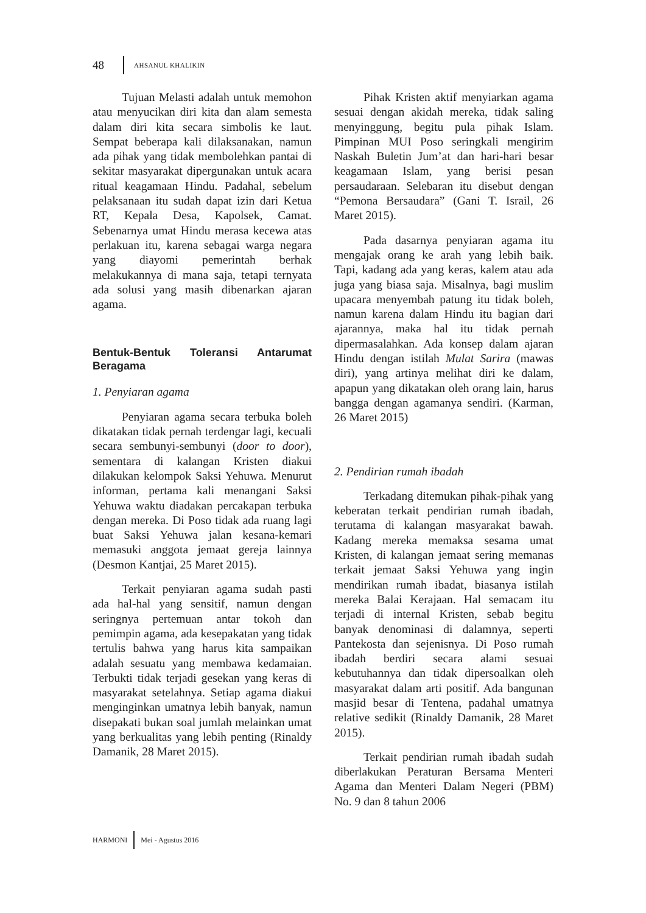48 AHSANUL KHALIKIN
Tujuan Melasti adalah untuk memohon atau menyucikan diri kita dan alam semesta dalam diri kita secara simbolis ke laut. Sempat beberapa kali dilaksanakan, namun ada pihak yang tidak membolehkan pantai di sekitar masyarakat dipergunakan untuk acara ritual keagamaan Hindu. Padahal, sebelum pelaksanaan itu sudah dapat izin dari Ketua RT, Kepala Desa, Kapolsek, Camat. Sebenarnya umat Hindu merasa kecewa atas perlakuan itu, karena sebagai warga negara yang diayomi pemerintah berhak melakukannya di mana saja, tetapi ternyata ada solusi yang masih dibenarkan ajaran agama.
Bentuk-Bentuk Toleransi Antarumat Beragama
1. Penyiaran agama
Penyiaran agama secara terbuka boleh dikatakan tidak pernah terdengar lagi, kecuali secara sembunyi-sembunyi (door to door), sementara di kalangan Kristen diakui dilakukan kelompok Saksi Yehuwa. Menurut informan, pertama kali menangani Saksi Yehuwa waktu diadakan percakapan terbuka dengan mereka. Di Poso tidak ada ruang lagi buat Saksi Yehuwa jalan kesana-kemari memasuki anggota jemaat gereja lainnya (Desmon Kantjai, 25 Maret 2015).
Terkait penyiaran agama sudah pasti ada hal-hal yang sensitif, namun dengan seringnya pertemuan antar tokoh dan pemimpin agama, ada kesepakatan yang tidak tertulis bahwa yang harus kita sampaikan adalah sesuatu yang membawa kedamaian. Terbukti tidak terjadi gesekan yang keras di masyarakat setelahnya. Setiap agama diakui menginginkan umatnya lebih banyak, namun disepakati bukan soal jumlah melainkan umat yang berkualitas yang lebih penting (Rinaldy Damanik, 28 Maret 2015).
Pihak Kristen aktif menyiarkan agama sesuai dengan akidah mereka, tidak saling menyinggung, begitu pula pihak Islam. Pimpinan MUI Poso seringkali mengirim Naskah Buletin Jum’at dan hari-hari besar keagamaan Islam, yang berisi pesan persaudaraan. Selebaran itu disebut dengan “Pemona Bersaudara” (Gani T. Israil, 26 Maret 2015).
Pada dasarnya penyiaran agama itu mengajak orang ke arah yang lebih baik. Tapi, kadang ada yang keras, kalem atau ada juga yang biasa saja. Misalnya, bagi muslim upacara menyembah patung itu tidak boleh, namun karena dalam Hindu itu bagian dari ajarannya, maka hal itu tidak pernah dipermasalahkan. Ada konsep dalam ajaran Hindu dengan istilah Mulat Sarira (mawas diri), yang artinya melihat diri ke dalam, apapun yang dikatakan oleh orang lain, harus bangga dengan agamanya sendiri. (Karman, 26 Maret 2015)
2. Pendirian rumah ibadah
Terkadang ditemukan pihak-pihak yang keberatan terkait pendirian rumah ibadah, terutama di kalangan masyarakat bawah. Kadang mereka memaksa sesama umat Kristen, di kalangan jemaat sering memanas terkait jemaat Saksi Yehuwa yang ingin mendirikan rumah ibadat, biasanya istilah mereka Balai Kerajaan. Hal semacam itu terjadi di internal Kristen, sebab begitu banyak denominasi di dalamnya, seperti Pantekosta dan sejenisnya. Di Poso rumah ibadah berdiri secara alami sesuai kebutuhannya dan tidak dipersoalkan oleh masyarakat dalam arti positif. Ada bangunan masjid besar di Tentena, padahal umatnya relative sedikit (Rinaldy Damanik, 28 Maret 2015).
Terkait pendirian rumah ibadah sudah diberlakukan Peraturan Bersama Menteri Agama dan Menteri Dalam Negeri (PBM) No. 9 dan 8 tahun 2006
HARMONI Mei - Agustus 2016